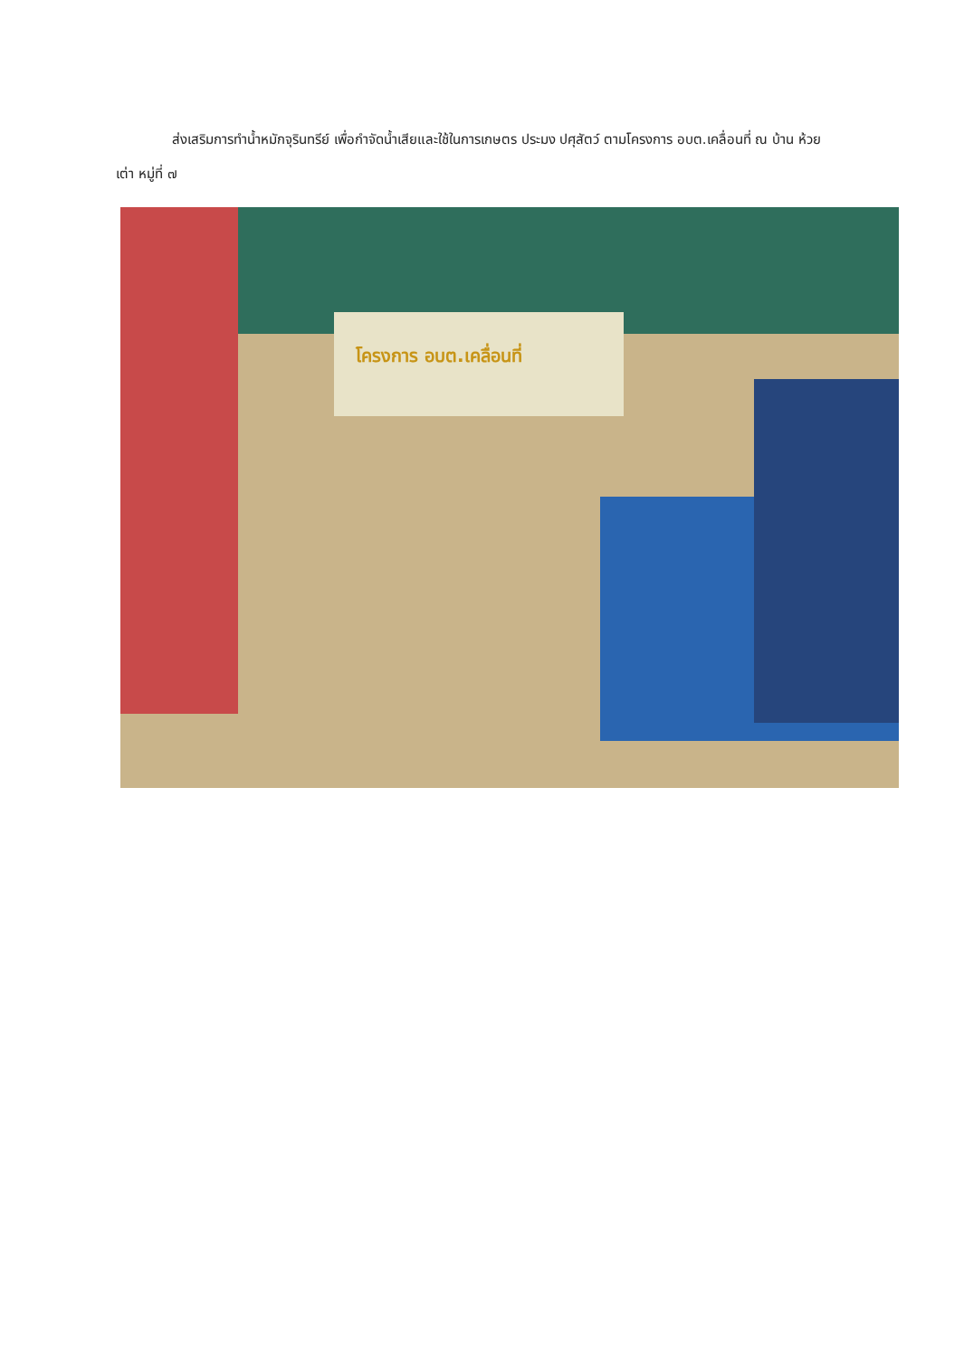ส่งเสริมการทำน้ำหมักจุรินทรีย์ เพื่อกำจัดน้ำเสียและใช้ในการเกษตร ประมง ปศุสัตว์ ตามโครงการ อบต.เคลื่อนที่ ณ บ้าน ห้วยเต่า หมู่ที่ ๗
โครงการ อบต.เคลื่อนที่